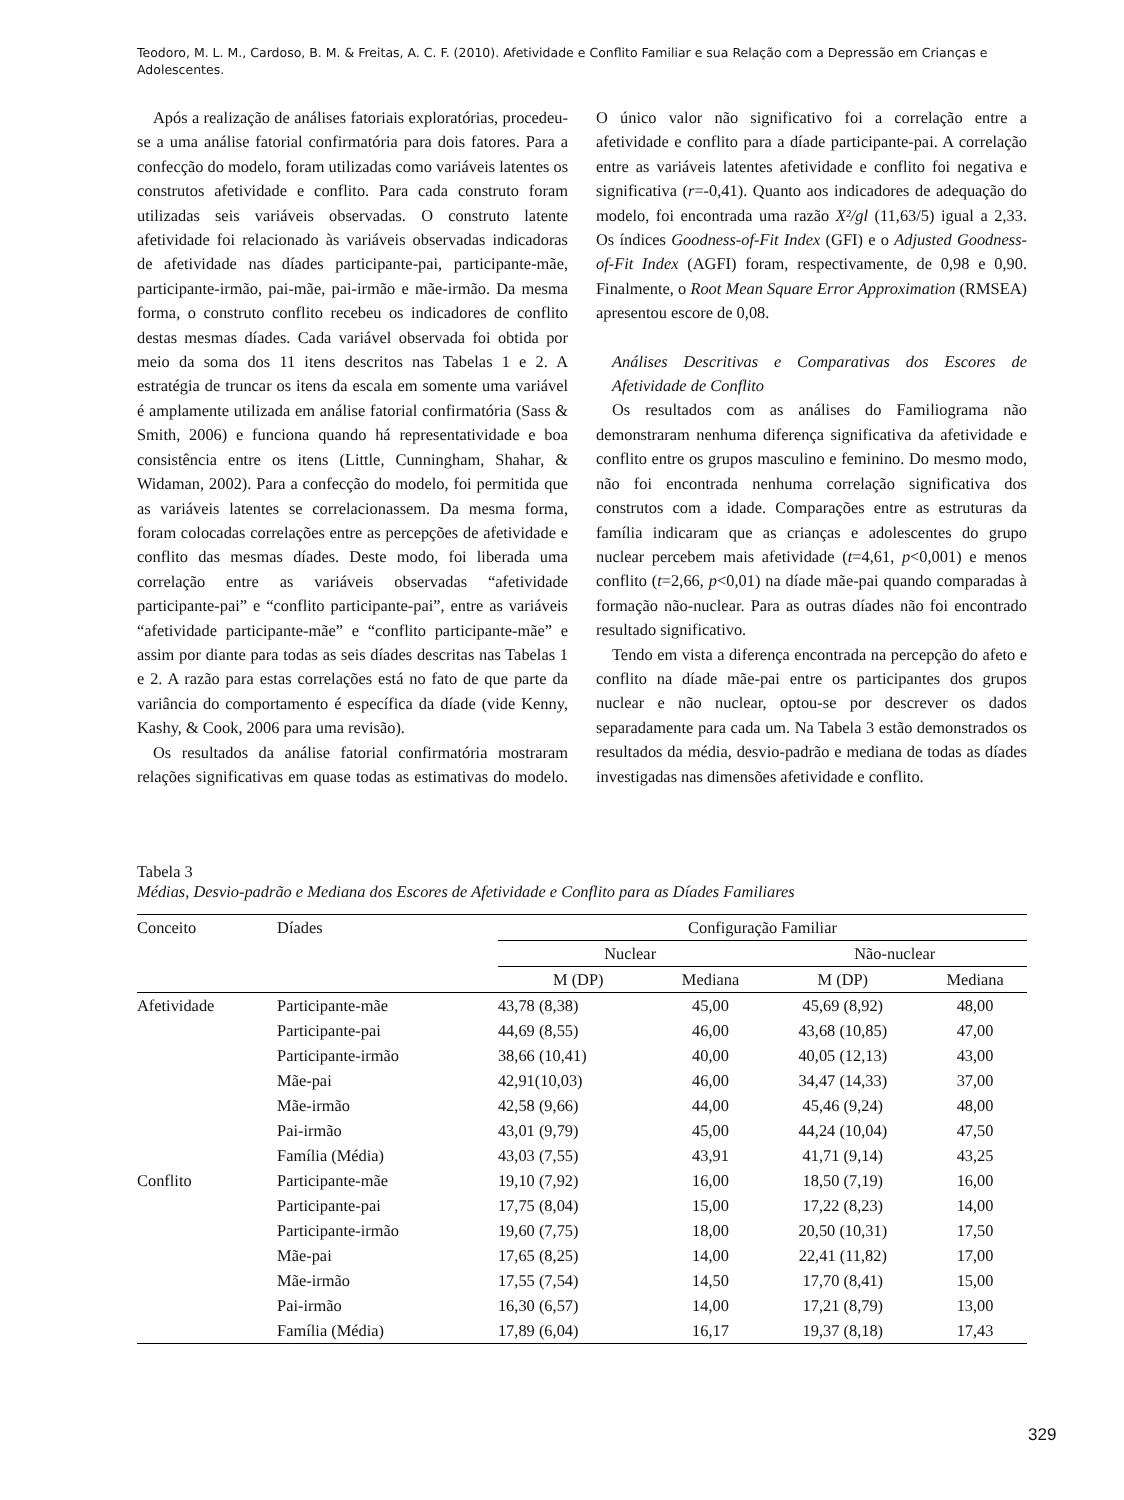Teodoro, M. L. M., Cardoso, B. M. & Freitas, A. C. F. (2010). Afetividade e Conflito Familiar e sua Relação com a Depressão em Crianças e Adolescentes.
Após a realização de análises fatoriais exploratórias, procedeu-se a uma análise fatorial confirmatória para dois fatores. Para a confecção do modelo, foram utilizadas como variáveis latentes os construtos afetividade e conflito. Para cada construto foram utilizadas seis variáveis observadas. O construto latente afetividade foi relacionado às variáveis observadas indicadoras de afetividade nas díades participante-pai, participante-mãe, participante-irmão, pai-mãe, pai-irmão e mãe-irmão. Da mesma forma, o construto conflito recebeu os indicadores de conflito destas mesmas díades. Cada variável observada foi obtida por meio da soma dos 11 itens descritos nas Tabelas 1 e 2. A estratégia de truncar os itens da escala em somente uma variável é amplamente utilizada em análise fatorial confirmatória (Sass & Smith, 2006) e funciona quando há representatividade e boa consistência entre os itens (Little, Cunningham, Shahar, & Widaman, 2002). Para a confecção do modelo, foi permitida que as variáveis latentes se correlacionassem. Da mesma forma, foram colocadas correlações entre as percepções de afetividade e conflito das mesmas díades. Deste modo, foi liberada uma correlação entre as variáveis observadas “afetividade participante-pai” e “conflito participante-pai”, entre as variáveis “afetividade participante-mãe” e “conflito participante-mãe” e assim por diante para todas as seis díades descritas nas Tabelas 1 e 2. A razão para estas correlações está no fato de que parte da variância do comportamento é específica da díade (vide Kenny, Kashy, & Cook, 2006 para uma revisão).
Os resultados da análise fatorial confirmatória mostraram relações significativas em quase todas as estimativas do modelo. O único valor não significativo foi a correlação entre a afetividade e conflito para a díade participante-pai. A correlação entre as variáveis latentes afetividade e conflito foi negativa e significativa (r=-0,41). Quanto aos indicadores de adequação do modelo, foi encontrada uma razão X²/gl (11,63/5) igual a 2,33. Os índices Goodness-of-Fit Index (GFI) e o Adjusted Goodness-of-Fit Index (AGFI) foram, respectivamente, de 0,98 e 0,90. Finalmente, o Root Mean Square Error Approximation (RMSEA) apresentou escore de 0,08.
Análises Descritivas e Comparativas dos Escores de Afetividade de Conflito
Os resultados com as análises do Familiograma não demonstraram nenhuma diferença significativa da afetividade e conflito entre os grupos masculino e feminino. Do mesmo modo, não foi encontrada nenhuma correlação significativa dos construtos com a idade. Comparações entre as estruturas da família indicaram que as crianças e adolescentes do grupo nuclear percebem mais afetividade (t=4,61, p<0,001) e menos conflito (t=2,66, p<0,01) na díade mãe-pai quando comparadas à formação não-nuclear. Para as outras díades não foi encontrado resultado significativo.
Tendo em vista a diferença encontrada na percepção do afeto e conflito na díade mãe-pai entre os participantes dos grupos nuclear e não nuclear, optou-se por descrever os dados separadamente para cada um. Na Tabela 3 estão demonstrados os resultados da média, desvio-padrão e mediana de todas as díades investigadas nas dimensões afetividade e conflito.
Tabela 3
Médias, Desvio-padrão e Mediana dos Escores de Afetividade e Conflito para as Díades Familiares
| Conceito | Díades | Configuração Familiar | | | |
| --- | --- | --- | --- | --- | --- |
| | | Nuclear | | Não-nuclear | |
| | | M (DP) | Mediana | M (DP) | Mediana |
| Afetividade | Participante-mãe | 43,78 (8,38) | 45,00 | 45,69 (8,92) | 48,00 |
| | Participante-pai | 44,69 (8,55) | 46,00 | 43,68 (10,85) | 47,00 |
| | Participante-irmão | 38,66 (10,41) | 40,00 | 40,05 (12,13) | 43,00 |
| | Mãe-pai | 42,91(10,03) | 46,00 | 34,47 (14,33) | 37,00 |
| | Mãe-irmão | 42,58 (9,66) | 44,00 | 45,46 (9,24) | 48,00 |
| | Pai-irmão | 43,01 (9,79) | 45,00 | 44,24 (10,04) | 47,50 |
| | Família (Média) | 43,03 (7,55) | 43,91 | 41,71 (9,14) | 43,25 |
| Conflito | Participante-mãe | 19,10 (7,92) | 16,00 | 18,50 (7,19) | 16,00 |
| | Participante-pai | 17,75 (8,04) | 15,00 | 17,22 (8,23) | 14,00 |
| | Participante-irmão | 19,60 (7,75) | 18,00 | 20,50 (10,31) | 17,50 |
| | Mãe-pai | 17,65 (8,25) | 14,00 | 22,41 (11,82) | 17,00 |
| | Mãe-irmão | 17,55 (7,54) | 14,50 | 17,70 (8,41) | 15,00 |
| | Pai-irmão | 16,30 (6,57) | 14,00 | 17,21 (8,79) | 13,00 |
| | Família (Média) | 17,89 (6,04) | 16,17 | 19,37 (8,18) | 17,43 |
329